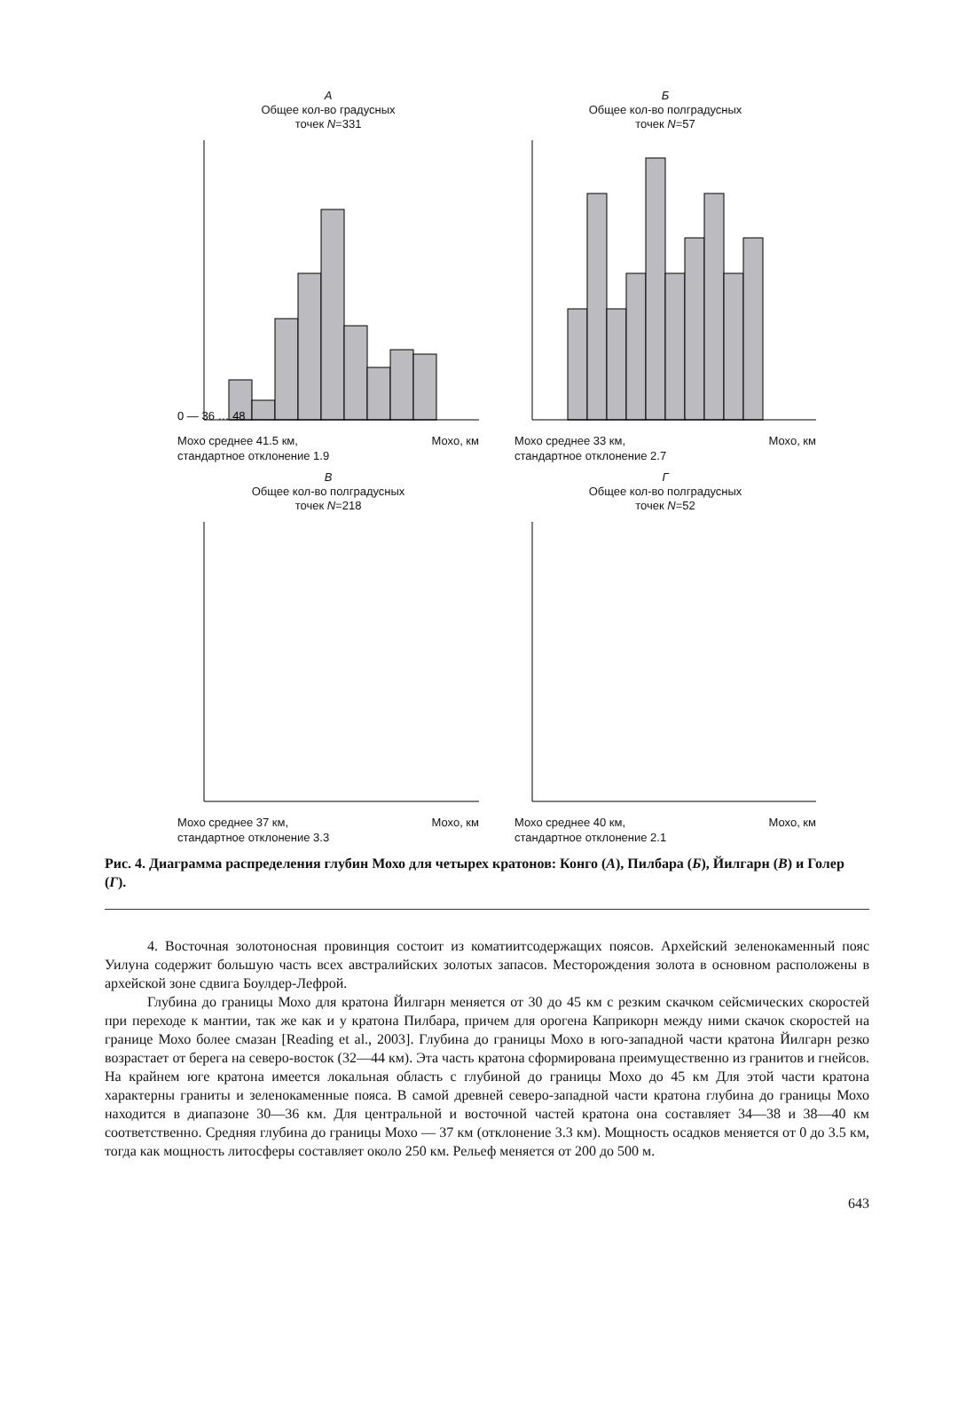А
Общее кол-во градусных
точек N=331
0 — 36 … 48
Мохо среднее 41.5 км,
стандартное отклонение 1.9 Мохо, км
Б
Общее кол-во полградусных
точек N=57
Мохо среднее 33 км,
стандартное отклонение 2.7 Мохо, км
В
Общее кол-во полградусных
точек N=218
Мохо среднее 37 км,
стандартное отклонение 3.3 Мохо, км
Г
Общее кол-во полградусных
точек N=52
Мохо среднее 40 км,
стандартное отклонение 2.1 Мохо, км
Рис. 4. Диаграмма распределения глубин Мохо для четырех кратонов: Конго (А), Пилбара (Б), Йилгарн (В) и Голер (Г).
4. Восточная золотоносная провинция состоит из коматиитсодержащих поясов. Архейский зеленокаменный пояс Уилуна содержит большую часть всех австралийских золотых запасов. Месторождения золота в основном расположены в архейской зоне сдвига Боулдер-Лефрой.
Глубина до границы Мохо для кратона Йилгарн меняется от 30 до 45 км с резким скачком сейсмических скоростей при переходе к мантии, так же как и у кратона Пилбара, причем для орогена Каприкорн между ними скачок скоростей на границе Мохо более смазан [Reading et al., 2003]. Глубина до границы Мохо в юго-западной части кратона Йилгарн резко возрастает от берега на северо-восток (32—44 км). Эта часть кратона сформирована преимущественно из гранитов и гнейсов. На крайнем юге кратона имеется локальная область с глубиной до границы Мохо до 45 км Для этой части кратона характерны граниты и зеленокаменные пояса. В самой древней северо-западной части кратона глубина до границы Мохо находится в диапазоне 30—36 км. Для центральной и восточной частей кратона она составляет 34—38 и 38—40 км соответственно. Средняя глубина до границы Мохо — 37 км (отклонение 3.3 км). Мощность осадков меняется от 0 до 3.5 км, тогда как мощность литосферы составляет около 250 км. Рельеф меняется от 200 до 500 м.
643